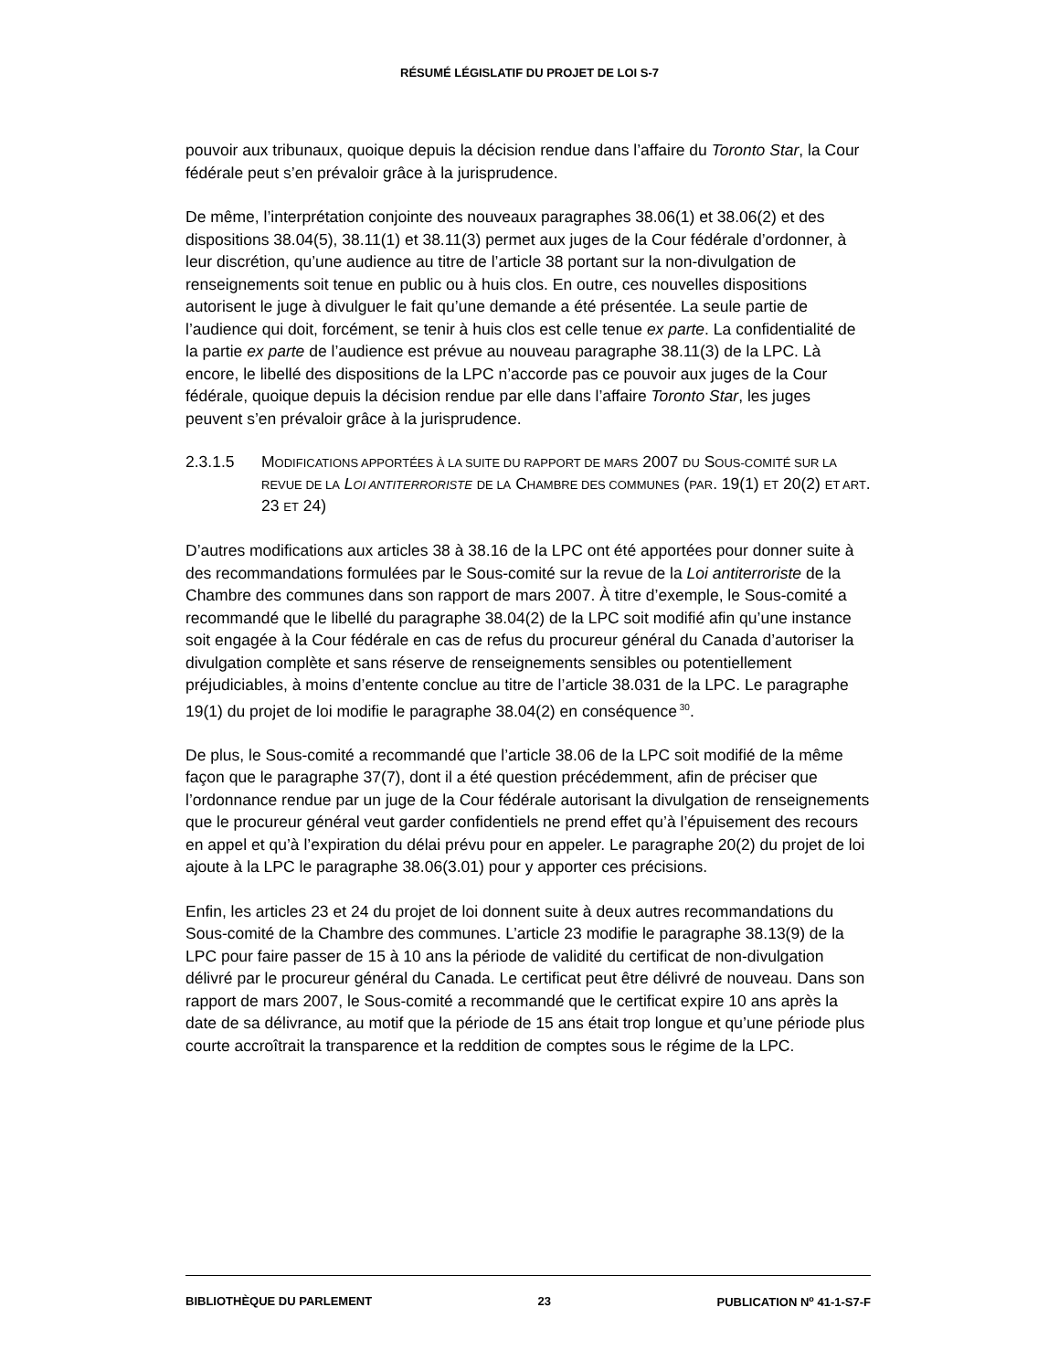RÉSUMÉ LÉGISLATIF DU PROJET DE LOI S-7
pouvoir aux tribunaux, quoique depuis la décision rendue dans l’affaire du Toronto Star, la Cour fédérale peut s’en prévaloir grâce à la jurisprudence.
De même, l’interprétation conjointe des nouveaux paragraphes 38.06(1) et 38.06(2) et des dispositions 38.04(5), 38.11(1) et 38.11(3) permet aux juges de la Cour fédérale d’ordonner, à leur discrétion, qu’une audience au titre de l’article 38 portant sur la non-divulgation de renseignements soit tenue en public ou à huis clos. En outre, ces nouvelles dispositions autorisent le juge à divulguer le fait qu’une demande a été présentée. La seule partie de l’audience qui doit, forcément, se tenir à huis clos est celle tenue ex parte. La confidentialité de la partie ex parte de l’audience est prévue au nouveau paragraphe 38.11(3) de la LPC. Là encore, le libellé des dispositions de la LPC n’accorde pas ce pouvoir aux juges de la Cour fédérale, quoique depuis la décision rendue par elle dans l’affaire Toronto Star, les juges peuvent s’en prévaloir grâce à la jurisprudence.
2.3.1.5 MODIFICATIONS APPORTÉES À LA SUITE DU RAPPORT DE MARS 2007 DU SOUS-COMITÉ SUR LA REVUE DE LA LOI ANTITERRORISTE DE LA CHAMBRE DES COMMUNES (PAR. 19(1) ET 20(2) ET ART. 23 ET 24)
D’autres modifications aux articles 38 à 38.16 de la LPC ont été apportées pour donner suite à des recommandations formulées par le Sous-comité sur la revue de la Loi antiterroriste de la Chambre des communes dans son rapport de mars 2007. À titre d’exemple, le Sous-comité a recommandé que le libellé du paragraphe 38.04(2) de la LPC soit modifié afin qu’une instance soit engagée à la Cour fédérale en cas de refus du procureur général du Canada d’autoriser la divulgation complète et sans réserve de renseignements sensibles ou potentiellement préjudiciables, à moins d’entente conclue au titre de l’article 38.031 de la LPC. Le paragraphe 19(1) du projet de loi modifie le paragraphe 38.04(2) en conséquence<sup>30</sup>.
De plus, le Sous-comité a recommandé que l’article 38.06 de la LPC soit modifié de la même façon que le paragraphe 37(7), dont il a été question précédemment, afin de préciser que l’ordonnance rendue par un juge de la Cour fédérale autorisant la divulgation de renseignements que le procureur général veut garder confidentiels ne prend effet qu’à l’épuisement des recours en appel et qu’à l’expiration du délai prévu pour en appeler. Le paragraphe 20(2) du projet de loi ajoute à la LPC le paragraphe 38.06(3.01) pour y apporter ces précisions.
Enfin, les articles 23 et 24 du projet de loi donnent suite à deux autres recommandations du Sous-comité de la Chambre des communes. L’article 23 modifie le paragraphe 38.13(9) de la LPC pour faire passer de 15 à 10 ans la période de validité du certificat de non-divulgation délivré par le procureur général du Canada. Le certificat peut être délivré de nouveau. Dans son rapport de mars 2007, le Sous-comité a recommandé que le certificat expire 10 ans après la date de sa délivrance, au motif que la période de 15 ans était trop longue et qu’une période plus courte accroîtrait la transparence et la reddition de comptes sous le régime de la LPC.
BIBLIOTHÈQUE DU PARLEMENT 23 PUBLICATION N<sup>o</sup> 41-1-S7-F